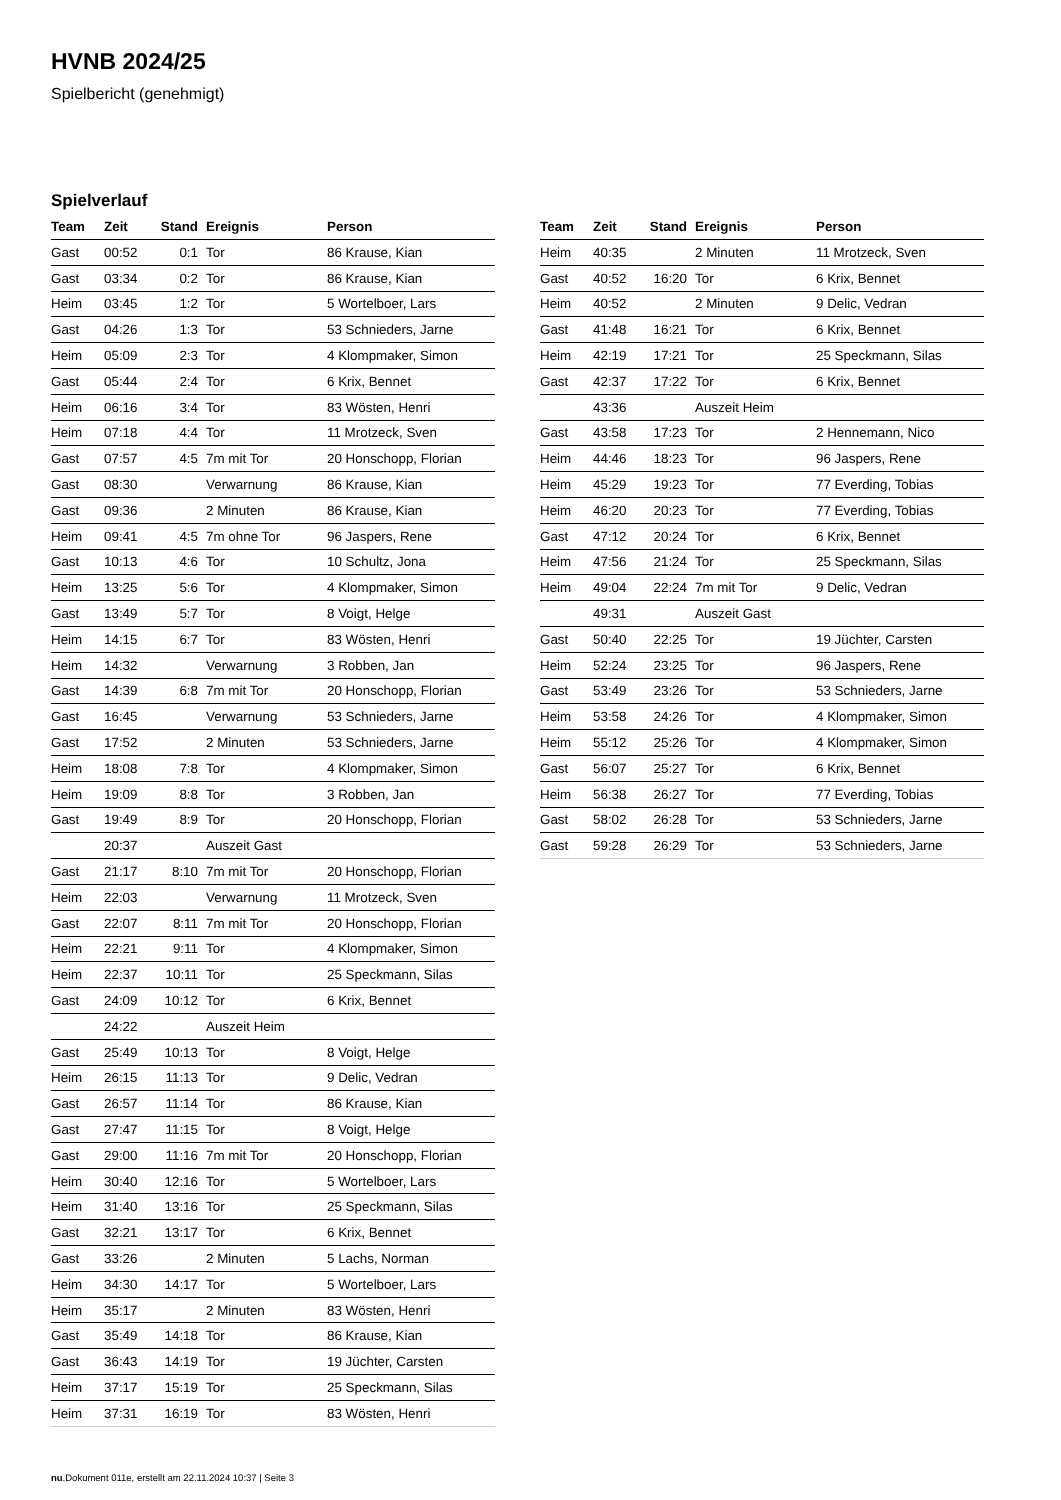HVNB 2024/25
Spielbericht (genehmigt)
Spielverlauf
| Team | Zeit | Stand | Ereignis | Person |
| --- | --- | --- | --- | --- |
| Gast | 00:52 | 0:1 | Tor | 86 Krause, Kian |
| Gast | 03:34 | 0:2 | Tor | 86 Krause, Kian |
| Heim | 03:45 | 1:2 | Tor | 5 Wortelboer, Lars |
| Gast | 04:26 | 1:3 | Tor | 53 Schnieders, Jarne |
| Heim | 05:09 | 2:3 | Tor | 4 Klompmaker, Simon |
| Gast | 05:44 | 2:4 | Tor | 6 Krix, Bennet |
| Heim | 06:16 | 3:4 | Tor | 83 Wösten, Henri |
| Heim | 07:18 | 4:4 | Tor | 11 Mrotzeck, Sven |
| Gast | 07:57 | 4:5 | 7m mit Tor | 20 Honschopp, Florian |
| Gast | 08:30 | | Verwarnung | 86 Krause, Kian |
| Gast | 09:36 | | 2 Minuten | 86 Krause, Kian |
| Heim | 09:41 | 4:5 | 7m ohne Tor | 96 Jaspers, Rene |
| Gast | 10:13 | 4:6 | Tor | 10 Schultz, Jona |
| Heim | 13:25 | 5:6 | Tor | 4 Klompmaker, Simon |
| Gast | 13:49 | 5:7 | Tor | 8 Voigt, Helge |
| Heim | 14:15 | 6:7 | Tor | 83 Wösten, Henri |
| Heim | 14:32 | | Verwarnung | 3 Robben, Jan |
| Gast | 14:39 | 6:8 | 7m mit Tor | 20 Honschopp, Florian |
| Gast | 16:45 | | Verwarnung | 53 Schnieders, Jarne |
| Gast | 17:52 | | 2 Minuten | 53 Schnieders, Jarne |
| Heim | 18:08 | 7:8 | Tor | 4 Klompmaker, Simon |
| Heim | 19:09 | 8:8 | Tor | 3 Robben, Jan |
| Gast | 19:49 | 8:9 | Tor | 20 Honschopp, Florian |
| | 20:37 | | Auszeit Gast | |
| Gast | 21:17 | 8:10 | 7m mit Tor | 20 Honschopp, Florian |
| Heim | 22:03 | | Verwarnung | 11 Mrotzeck, Sven |
| Gast | 22:07 | 8:11 | 7m mit Tor | 20 Honschopp, Florian |
| Heim | 22:21 | 9:11 | Tor | 4 Klompmaker, Simon |
| Heim | 22:37 | 10:11 | Tor | 25 Speckmann, Silas |
| Gast | 24:09 | 10:12 | Tor | 6 Krix, Bennet |
| | 24:22 | | Auszeit Heim | |
| Gast | 25:49 | 10:13 | Tor | 8 Voigt, Helge |
| Heim | 26:15 | 11:13 | Tor | 9 Delic, Vedran |
| Gast | 26:57 | 11:14 | Tor | 86 Krause, Kian |
| Gast | 27:47 | 11:15 | Tor | 8 Voigt, Helge |
| Gast | 29:00 | 11:16 | 7m mit Tor | 20 Honschopp, Florian |
| Heim | 30:40 | 12:16 | Tor | 5 Wortelboer, Lars |
| Heim | 31:40 | 13:16 | Tor | 25 Speckmann, Silas |
| Gast | 32:21 | 13:17 | Tor | 6 Krix, Bennet |
| Gast | 33:26 | | 2 Minuten | 5 Lachs, Norman |
| Heim | 34:30 | 14:17 | Tor | 5 Wortelboer, Lars |
| Heim | 35:17 | | 2 Minuten | 83 Wösten, Henri |
| Gast | 35:49 | 14:18 | Tor | 86 Krause, Kian |
| Gast | 36:43 | 14:19 | Tor | 19 Jüchter, Carsten |
| Heim | 37:17 | 15:19 | Tor | 25 Speckmann, Silas |
| Heim | 37:31 | 16:19 | Tor | 83 Wösten, Henri |
| Team | Zeit | Stand | Ereignis | Person |
| --- | --- | --- | --- | --- |
| Heim | 40:35 | | 2 Minuten | 11 Mrotzeck, Sven |
| Gast | 40:52 | 16:20 | Tor | 6 Krix, Bennet |
| Heim | 40:52 | | 2 Minuten | 9 Delic, Vedran |
| Gast | 41:48 | 16:21 | Tor | 6 Krix, Bennet |
| Heim | 42:19 | 17:21 | Tor | 25 Speckmann, Silas |
| Gast | 42:37 | 17:22 | Tor | 6 Krix, Bennet |
| | 43:36 | | Auszeit Heim | |
| Gast | 43:58 | 17:23 | Tor | 2 Hennemann, Nico |
| Heim | 44:46 | 18:23 | Tor | 96 Jaspers, Rene |
| Heim | 45:29 | 19:23 | Tor | 77 Everding, Tobias |
| Heim | 46:20 | 20:23 | Tor | 77 Everding, Tobias |
| Gast | 47:12 | 20:24 | Tor | 6 Krix, Bennet |
| Heim | 47:56 | 21:24 | Tor | 25 Speckmann, Silas |
| Heim | 49:04 | 22:24 | 7m mit Tor | 9 Delic, Vedran |
| | 49:31 | | Auszeit Gast | |
| Gast | 50:40 | 22:25 | Tor | 19 Jüchter, Carsten |
| Heim | 52:24 | 23:25 | Tor | 96 Jaspers, Rene |
| Gast | 53:49 | 23:26 | Tor | 53 Schnieders, Jarne |
| Heim | 53:58 | 24:26 | Tor | 4 Klompmaker, Simon |
| Heim | 55:12 | 25:26 | Tor | 4 Klompmaker, Simon |
| Gast | 56:07 | 25:27 | Tor | 6 Krix, Bennet |
| Heim | 56:38 | 26:27 | Tor | 77 Everding, Tobias |
| Gast | 58:02 | 26:28 | Tor | 53 Schnieders, Jarne |
| Gast | 59:28 | 26:29 | Tor | 53 Schnieders, Jarne |
nu.Dokument 011e, erstellt am 22.11.2024 10:37 | Seite 3